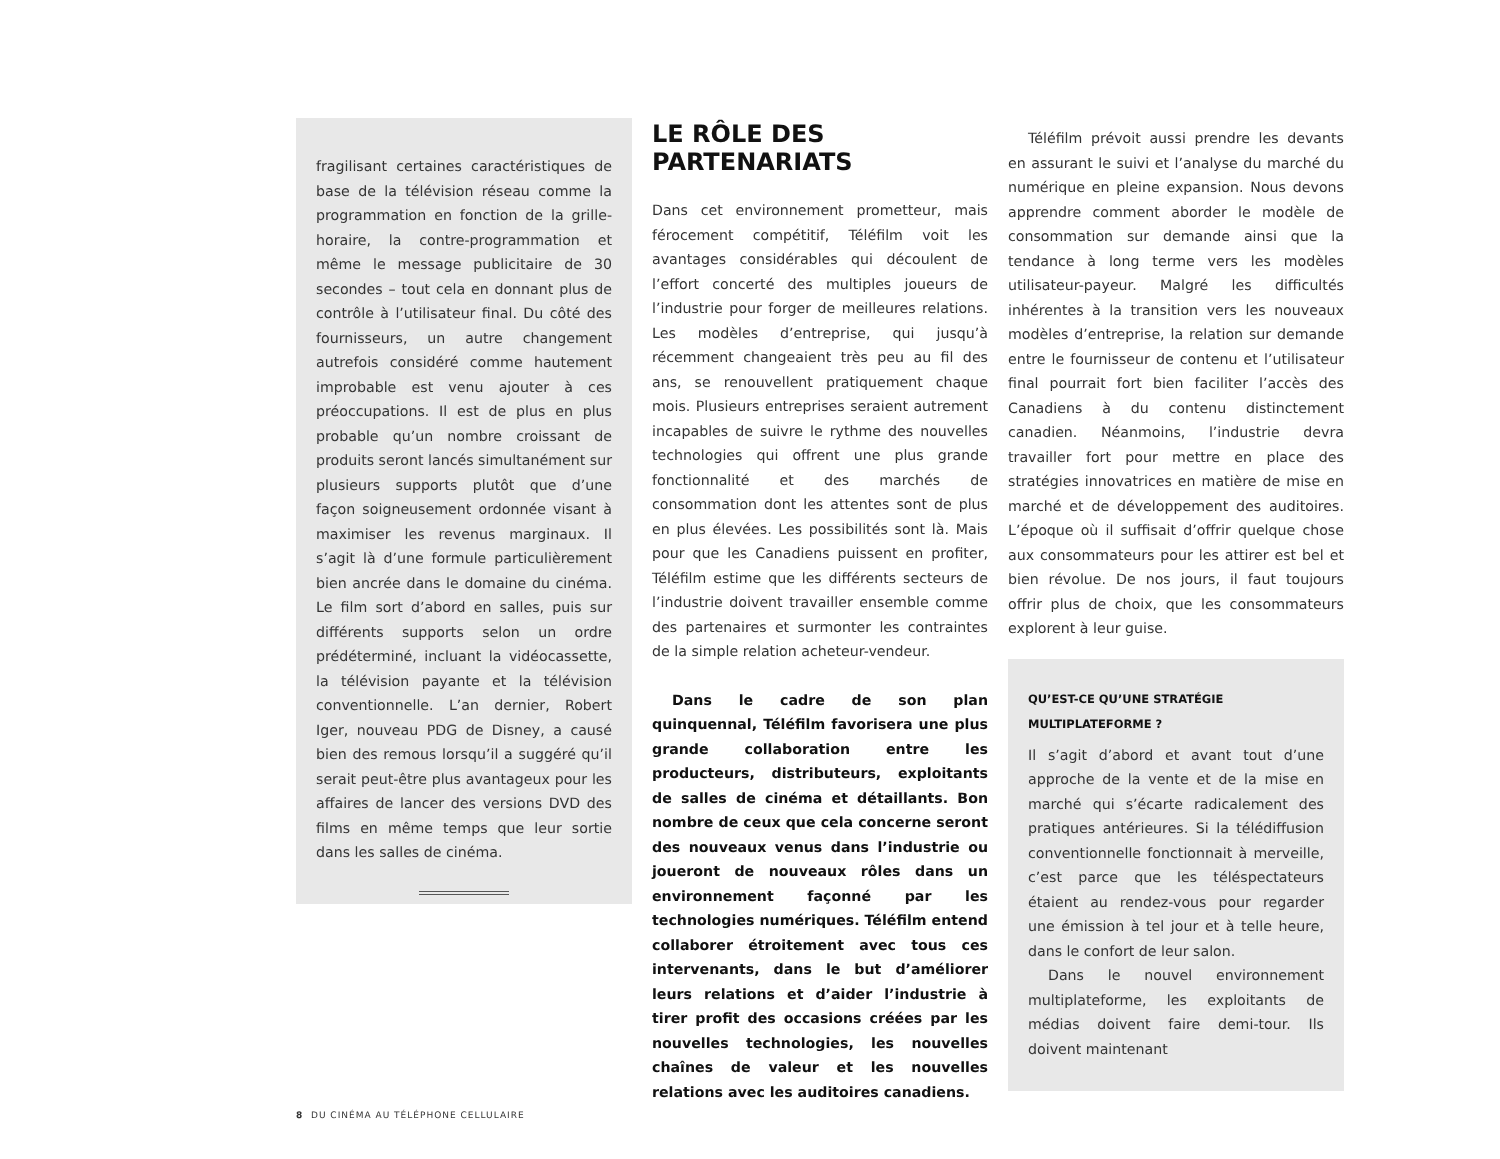fragilisant certaines caractéristiques de base de la télévision réseau comme la programmation en fonction de la grille-horaire, la contre-programmation et même le message publicitaire de 30 secondes – tout cela en donnant plus de contrôle à l’utilisateur final. Du côté des fournisseurs, un autre changement autrefois considéré comme hautement improbable est venu ajouter à ces préoccupations. Il est de plus en plus probable qu’un nombre croissant de produits seront lancés simultanément sur plusieurs supports plutôt que d’une façon soigneusement ordonnée visant à maximiser les revenus marginaux. Il s’agit là d’une formule particulièrement bien ancrée dans le domaine du cinéma. Le film sort d’abord en salles, puis sur différents supports selon un ordre prédéterminé, incluant la vidéocassette, la télévision payante et la télévision conventionnelle. L’an dernier, Robert Iger, nouveau PDG de Disney, a causé bien des remous lorsqu’il a suggéré qu’il serait peut-être plus avantageux pour les affaires de lancer des versions DVD des films en même temps que leur sortie dans les salles de cinéma.
LE RÔLE DES PARTENARIATS
Dans cet environnement prometteur, mais férocement compétitif, Téléfilm voit les avantages considérables qui découlent de l’effort concerté des multiples joueurs de l’industrie pour forger de meilleures relations. Les modèles d’entreprise, qui jusqu’à récemment changeaient très peu au fil des ans, se renouvellent pratiquement chaque mois. Plusieurs entreprises seraient autrement incapables de suivre le rythme des nouvelles technologies qui offrent une plus grande fonctionnalité et des marchés de consommation dont les attentes sont de plus en plus élevées. Les possibilités sont là. Mais pour que les Canadiens puissent en profiter, Téléfilm estime que les différents secteurs de l’industrie doivent travailler ensemble comme des partenaires et surmonter les contraintes de la simple relation acheteur-vendeur.
Dans le cadre de son plan quinquennal, Téléfilm favorisera une plus grande collaboration entre les producteurs, distributeurs, exploitants de salles de cinéma et détaillants. Bon nombre de ceux que cela concerne seront des nouveaux venus dans l’industrie ou joueront de nouveaux rôles dans un environnement façonné par les technologies numériques. Téléfilm entend collaborer étroitement avec tous ces intervenants, dans le but d’améliorer leurs relations et d’aider l’industrie à tirer profit des occasions créées par les nouvelles technologies, les nouvelles chaînes de valeur et les nouvelles relations avec les auditoires canadiens.
Téléfilm prévoit aussi prendre les devants en assurant le suivi et l’analyse du marché du numérique en pleine expansion. Nous devons apprendre comment aborder le modèle de consommation sur demande ainsi que la tendance à long terme vers les modèles utilisateur-payeur. Malgré les difficultés inhérentes à la transition vers les nouveaux modèles d’entreprise, la relation sur demande entre le fournisseur de contenu et l’utilisateur final pourrait fort bien faciliter l’accès des Canadiens à du contenu distinctement canadien. Néanmoins, l’industrie devra travailler fort pour mettre en place des stratégies innovatrices en matière de mise en marché et de développement des auditoires. L’époque où il suffisait d’offrir quelque chose aux consommateurs pour les attirer est bel et bien révolue. De nos jours, il faut toujours offrir plus de choix, que les consommateurs explorent à leur guise.
QU’EST-CE QU’UNE STRATÉGIE
MULTIPLATEFORME ?
Il s’agit d’abord et avant tout d’une approche de la vente et de la mise en marché qui s’écarte radicalement des pratiques antérieures. Si la télédiffusion conventionnelle fonctionnait à merveille, c’est parce que les téléspectateurs étaient au rendez-vous pour regarder une émission à tel jour et à telle heure, dans le confort de leur salon.
Dans le nouvel environnement multiplateforme, les exploitants de médias doivent faire demi-tour. Ils doivent maintenant
8 DU CINÉMA AU TÉLÉPHONE CELLULAIRE